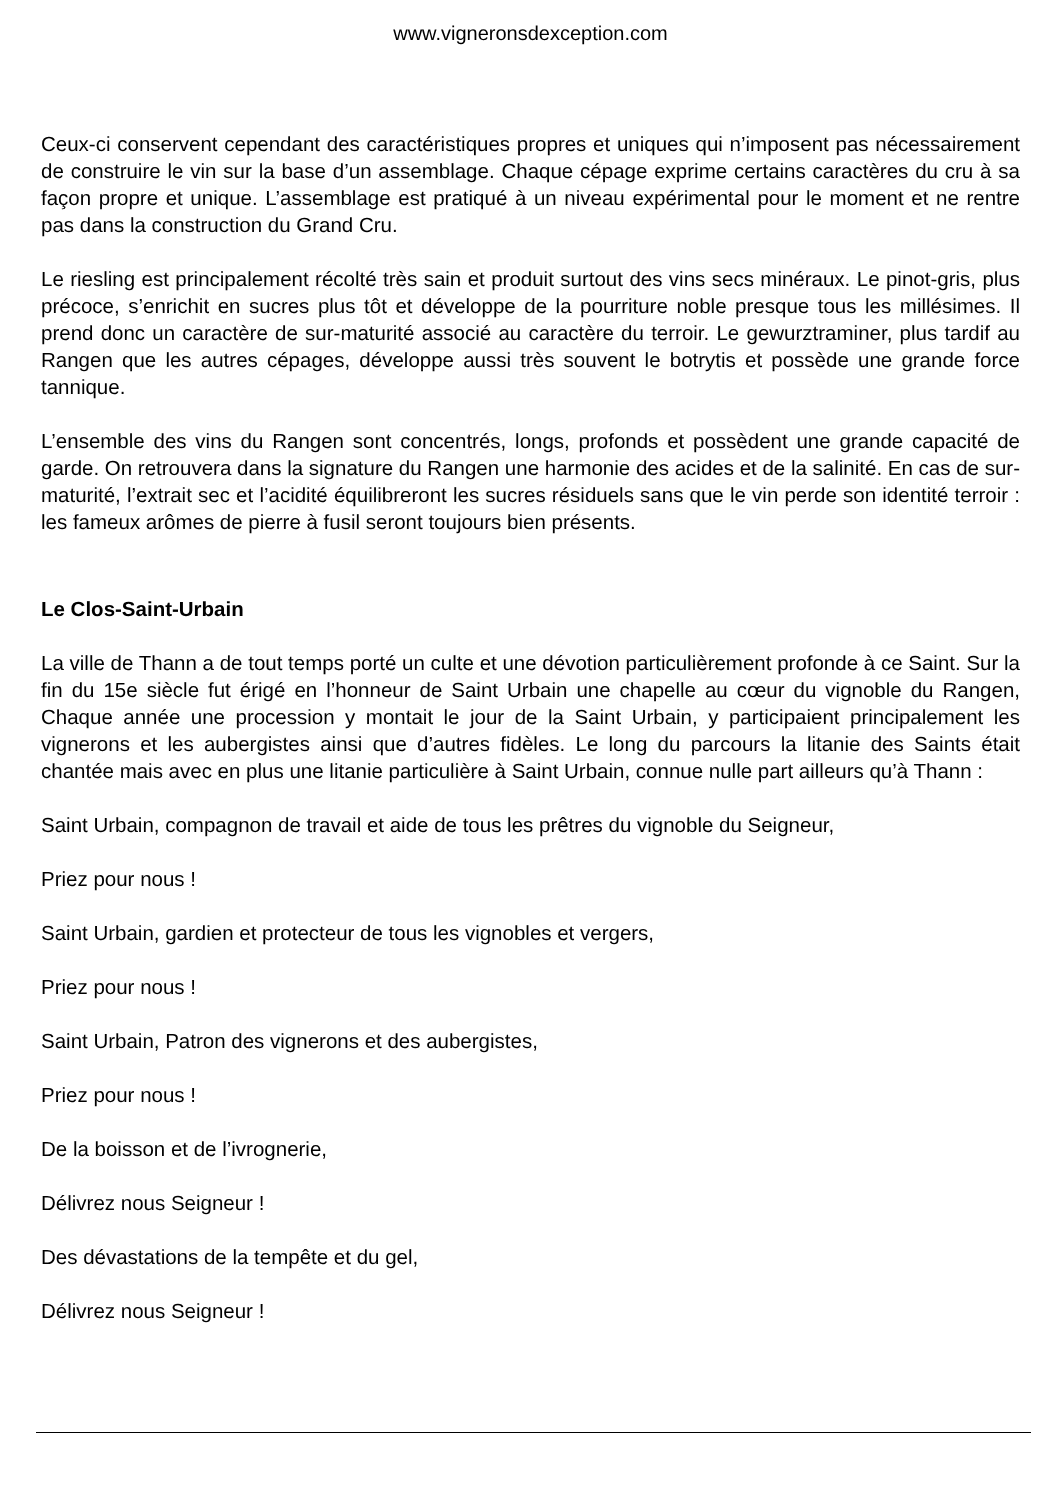www.vigneronsdexception.com
Ceux-ci conservent cependant des caractéristiques propres et uniques qui n’imposent pas nécessairement de construire le vin sur la base d’un assemblage. Chaque cépage exprime certains caractères du cru à sa façon propre et unique. L’assemblage est pratiqué à un niveau expérimental pour le moment et ne rentre pas dans la construction du Grand Cru.
Le riesling est principalement récolté très sain et produit surtout des vins secs minéraux. Le pinot-gris, plus précoce, s’enrichit en sucres plus tôt et développe de la pourriture noble presque tous les millésimes. Il prend donc un caractère de sur-maturité associé au caractère du terroir. Le gewurztraminer, plus tardif au Rangen que les autres cépages, développe aussi très souvent le botrytis et possède une grande force tannique.
L’ensemble des vins du Rangen sont concentrés, longs, profonds et possèdent une grande capacité de garde. On retrouvera dans la signature du Rangen une harmonie des acides et de la salinité. En cas de sur-maturité, l’extrait sec et l’acidité équilibreront les sucres résiduels sans que le vin perde son identité terroir : les fameux arômes de pierre à fusil seront toujours bien présents.
Le Clos-Saint-Urbain
La ville de Thann a de tout temps porté un culte et une dévotion particulièrement profonde à ce Saint. Sur la fin du 15e siècle fut érigé en l’honneur de Saint Urbain une chapelle au cœur du vignoble du Rangen, Chaque année une procession y montait le jour de la Saint Urbain, y participaient principalement les vignerons et les aubergistes ainsi que d’autres fidèles. Le long du parcours la litanie des Saints était chantée mais avec en plus une litanie particulière à Saint Urbain, connue nulle part ailleurs qu’à Thann :
Saint Urbain, compagnon de travail et aide de tous les prêtres du vignoble du Seigneur,
Priez pour nous !
Saint Urbain, gardien et protecteur de tous les vignobles et vergers,
Priez pour nous !
Saint Urbain, Patron des vignerons et des aubergistes,
Priez pour nous !
De la boisson et de l’ivrognerie,
Délivrez nous Seigneur !
Des dévastations de la tempête et du gel,
Délivrez nous Seigneur !